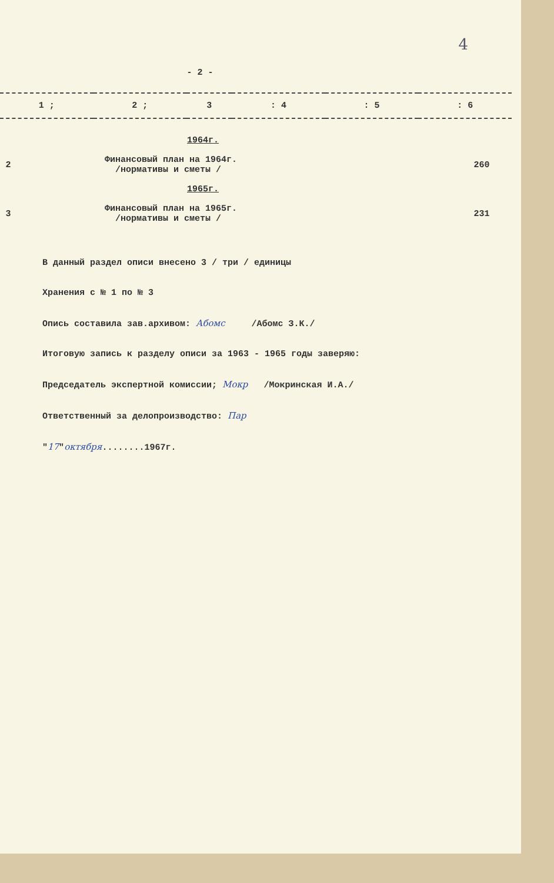4
- 2 -
| 1 ; | 2 ; | 3 | : 4 | : 5 | : 6 |
| | 1964г. | | |
| 2 | Финансовый план на 1964г. /нормативы и сметы / | 260 | |
| | 1965г. | | |
| 3 | Финансовый план на 1965г. /нормативы и сметы / | 231 | |
В данный раздел описи внесено 3 / три / единицы
Хранения с № 1 по № 3
Опись составила зав.архивом: Абомс /Абомс З.К./
Итоговую запись к разделу описи за 1963 - 1965 годы заверяю:
Председатель экспертной комиссии; Мокр /Мокринская И.А./
Ответственный за делопроизводство: Пар
"17"октября........1967г.